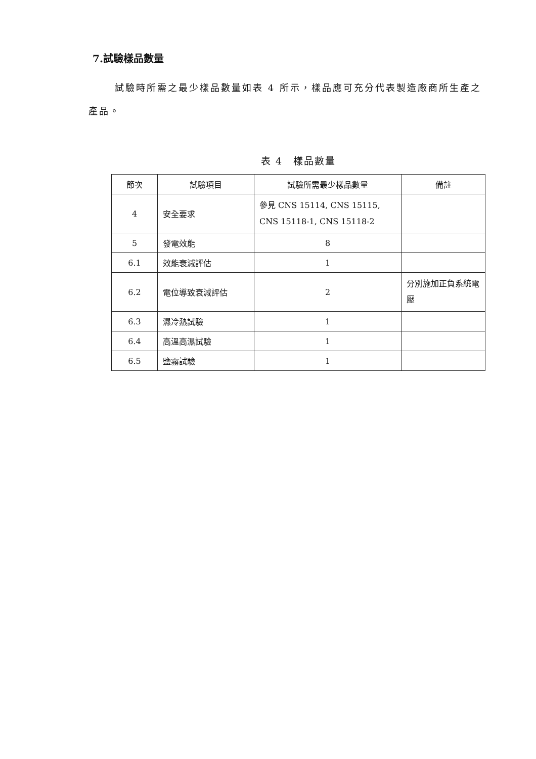7.試驗樣品數量
試驗時所需之最少樣品數量如表 4 所示，樣品應可充分代表製造廠商所生產之產品。
表 4　樣品數量
| 節次 | 試驗項目 | 試驗所需最少樣品數量 | 備註 |
| --- | --- | --- | --- |
| 4 | 安全要求 | 參見 CNS 15114, CNS 15115, CNS 15118-1, CNS 15118-2 | |
| 5 | 發電效能 | 8 | |
| 6.1 | 效能衰減評估 | 1 | |
| 6.2 | 電位導致衰減評估 | 2 | 分別施加正負系統電壓 |
| 6.3 | 濕冷熱試驗 | 1 | |
| 6.4 | 高溫高濕試驗 | 1 | |
| 6.5 | 鹽霧試驗 | 1 | |